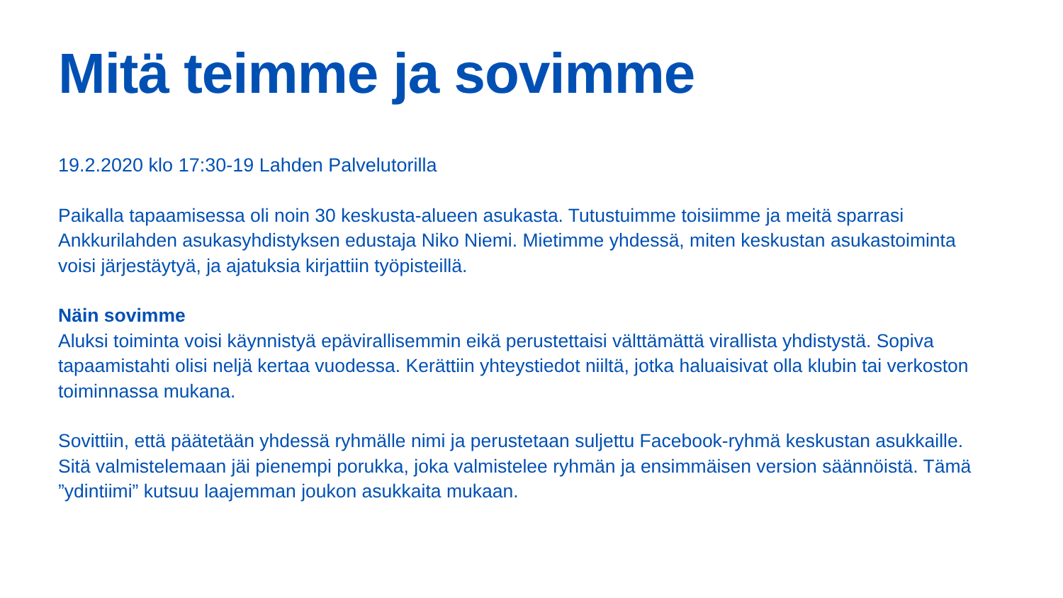Mitä teimme ja sovimme
19.2.2020 klo 17:30-19 Lahden Palvelutorilla
Paikalla tapaamisessa oli noin 30 keskusta-alueen asukasta. Tutustuimme toisiimme ja meitä sparrasi Ankkurilahden asukasyhdistyksen edustaja Niko Niemi. Mietimme yhdessä, miten keskustan asukastoiminta voisi järjestäytyä, ja ajatuksia kirjattiin työpisteillä.
Näin sovimme
Aluksi toiminta voisi käynnistyä epävirallisemmin eikä perustettaisi välttämättä virallista yhdistystä. Sopiva tapaamistahti olisi neljä kertaa vuodessa. Kerättiin yhteystiedot niiltä, jotka haluaisivat olla klubin tai verkoston toiminnassa mukana.
Sovittiin, että päätetään yhdessä ryhmälle nimi ja perustetaan suljettu Facebook-ryhmä keskustan asukkaille. Sitä valmistelemaan jäi pienempi porukka, joka valmistelee ryhmän ja ensimmäisen version säännöistä. Tämä ”ydintiimi” kutsuu laajemman joukon asukkaita mukaan.